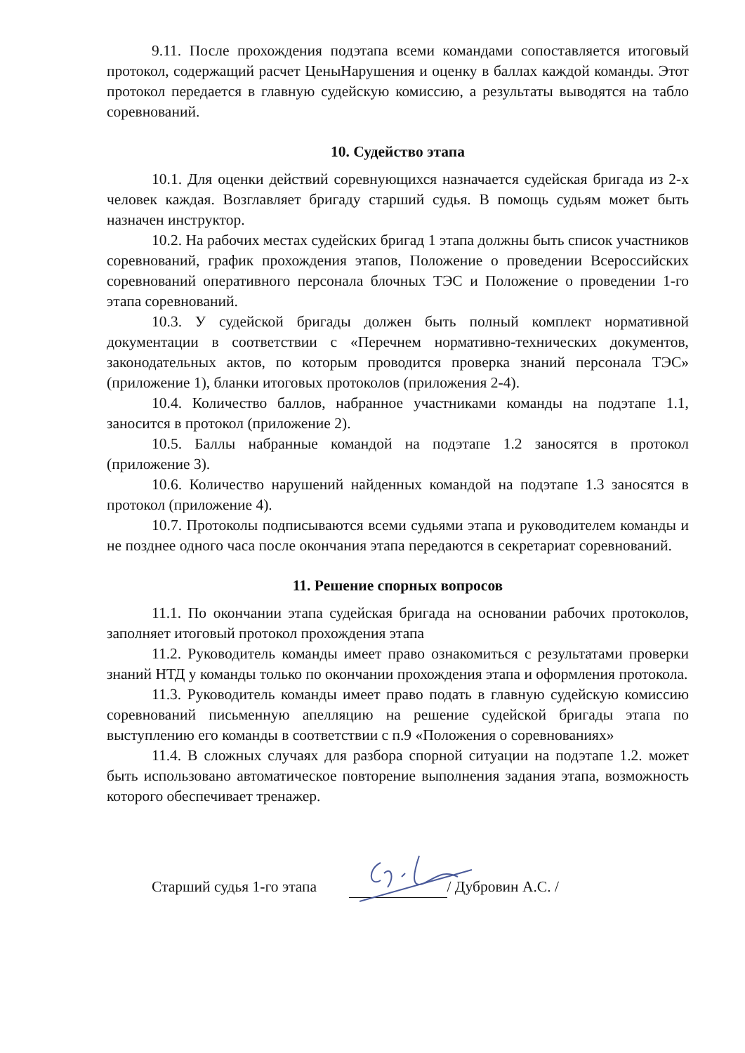9.11. После прохождения подэтапа всеми командами сопоставляется итоговый протокол, содержащий расчет ЦеныНарушения и оценку в баллах каждой команды. Этот протокол передается в главную судейскую комиссию, а результаты выводятся на табло соревнований.
10. Судейство этапа
10.1. Для оценки действий соревнующихся назначается судейская бригада из 2-х человек каждая. Возглавляет бригаду старший судья. В помощь судьям может быть назначен инструктор.
10.2. На рабочих местах судейских бригад 1 этапа должны быть список участников соревнований, график прохождения этапов, Положение о проведении Всероссийских соревнований оперативного персонала блочных ТЭС и Положение о проведении 1-го этапа соревнований.
10.3. У судейской бригады должен быть полный комплект нормативной документации в соответствии с «Перечнем нормативно-технических документов, законодательных актов, по которым проводится проверка знаний персонала ТЭС» (приложение 1), бланки итоговых протоколов (приложения 2-4).
10.4. Количество баллов, набранное участниками команды на подэтапе 1.1, заносится в протокол (приложение 2).
10.5. Баллы набранные командой на подэтапе 1.2 заносятся в протокол (приложение 3).
10.6. Количество нарушений найденных командой на подэтапе 1.3 заносятся в протокол (приложение 4).
10.7. Протоколы подписываются всеми судьями этапа и руководителем команды и не позднее одного часа после окончания этапа передаются в секретариат соревнований.
11. Решение спорных вопросов
11.1. По окончании этапа судейская бригада на основании рабочих протоколов, заполняет итоговый протокол прохождения этапа
11.2. Руководитель команды имеет право ознакомиться с результатами проверки знаний НТД у команды только по окончании прохождения этапа и оформления протокола.
11.3. Руководитель команды имеет право подать в главную судейскую комиссию соревнований письменную апелляцию на решение судейской бригады этапа по выступлению его команды в соответствии с п.9 «Положения о соревнованиях»
11.4. В сложных случаях для разбора спорной ситуации на подэтапе 1.2. может быть использовано автоматическое повторение выполнения задания этапа, возможность которого обеспечивает тренажер.
Старший судья 1-го этапа / Дубровин А.С. /